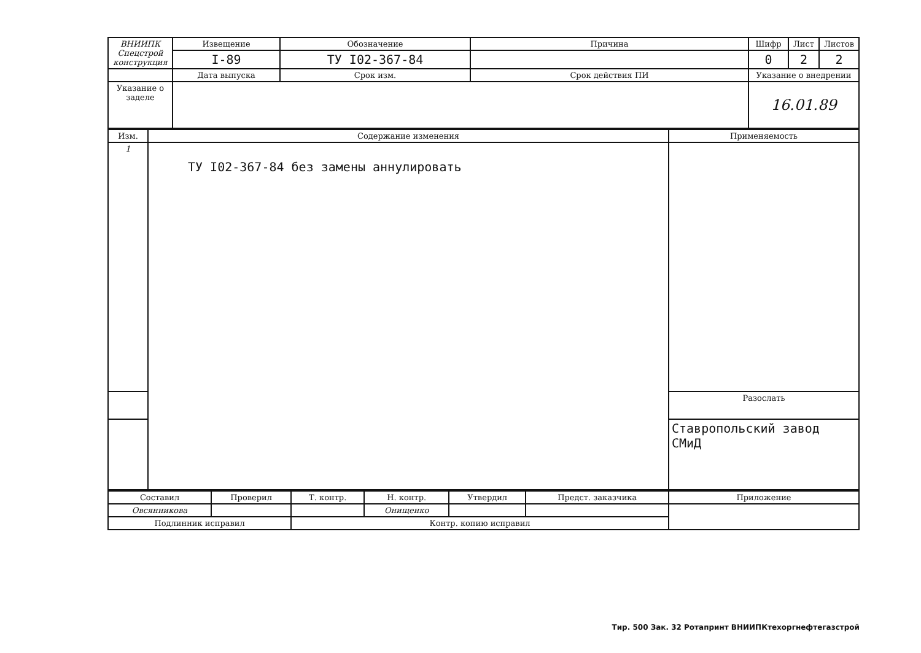| ВНИИПК Спецстрой конструкция | Извещение | Обозначение | Причина | Шифр | Лист | Листов |
| | I-89 | ТУ I02-367-84 | | 0 | 2 | 2 |
| | Дата выпуска | Срок изм. | Срок действия ПИ | Указание о внедрении | | |
| Указание о заделе | | | | 16.01.89 | | |
| Изм. | Содержание изменения | Применяемость |
| 1 | ТУ I02-367-84 без замены аннулировать | |
| | | Разослать |
| | | Ставропольский завод СМиД |
| Составил | Проверил | Т. контр. | Н. контр. | Утвердил | Предст. заказчика | Приложение |
| --- | --- | --- | --- | --- | --- | --- |
| Овсянникова | | | Онищенко | | | |
| Подлинник исправил | | Контр. копию исправил | | | | |
Тир. 500 Зак. 32 Ротапринт ВНИИПКтехоргнефтегазстрой